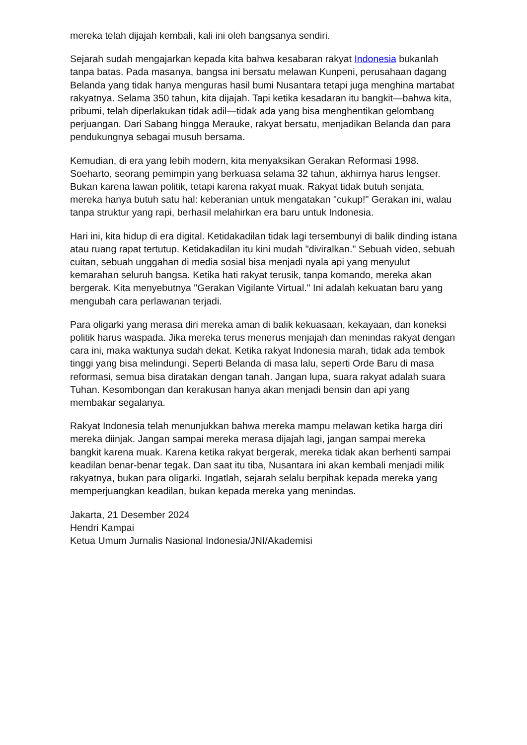mereka telah dijajah kembali, kali ini oleh bangsanya sendiri.
Sejarah sudah mengajarkan kepada kita bahwa kesabaran rakyat Indonesia bukanlah tanpa batas. Pada masanya, bangsa ini bersatu melawan Kunpeni, perusahaan dagang Belanda yang tidak hanya menguras hasil bumi Nusantara tetapi juga menghina martabat rakyatnya. Selama 350 tahun, kita dijajah. Tapi ketika kesadaran itu bangkit—bahwa kita, pribumi, telah diperlakukan tidak adil—tidak ada yang bisa menghentikan gelombang perjuangan. Dari Sabang hingga Merauke, rakyat bersatu, menjadikan Belanda dan para pendukungnya sebagai musuh bersama.
Kemudian, di era yang lebih modern, kita menyaksikan Gerakan Reformasi 1998. Soeharto, seorang pemimpin yang berkuasa selama 32 tahun, akhirnya harus lengser. Bukan karena lawan politik, tetapi karena rakyat muak. Rakyat tidak butuh senjata, mereka hanya butuh satu hal: keberanian untuk mengatakan "cukup!" Gerakan ini, walau tanpa struktur yang rapi, berhasil melahirkan era baru untuk Indonesia.
Hari ini, kita hidup di era digital. Ketidakadilan tidak lagi tersembunyi di balik dinding istana atau ruang rapat tertutup. Ketidakadilan itu kini mudah "diviralkan." Sebuah video, sebuah cuitan, sebuah unggahan di media sosial bisa menjadi nyala api yang menyulut kemarahan seluruh bangsa. Ketika hati rakyat terusik, tanpa komando, mereka akan bergerak. Kita menyebutnya "Gerakan Vigilante Virtual." Ini adalah kekuatan baru yang mengubah cara perlawanan terjadi.
Para oligarki yang merasa diri mereka aman di balik kekuasaan, kekayaan, dan koneksi politik harus waspada. Jika mereka terus menerus menjajah dan menindas rakyat dengan cara ini, maka waktunya sudah dekat. Ketika rakyat Indonesia marah, tidak ada tembok tinggi yang bisa melindungi. Seperti Belanda di masa lalu, seperti Orde Baru di masa reformasi, semua bisa diratakan dengan tanah. Jangan lupa, suara rakyat adalah suara Tuhan. Kesombongan dan kerakusan hanya akan menjadi bensin dan api yang membakar segalanya.
Rakyat Indonesia telah menunjukkan bahwa mereka mampu melawan ketika harga diri mereka diinjak. Jangan sampai mereka merasa dijajah lagi, jangan sampai mereka bangkit karena muak. Karena ketika rakyat bergerak, mereka tidak akan berhenti sampai keadilan benar-benar tegak. Dan saat itu tiba, Nusantara ini akan kembali menjadi milik rakyatnya, bukan para oligarki. Ingatlah, sejarah selalu berpihak kepada mereka yang memperjuangkan keadilan, bukan kepada mereka yang menindas.
Jakarta, 21 Desember 2024
Hendri Kampai
Ketua Umum Jurnalis Nasional Indonesia/JNI/Akademisi